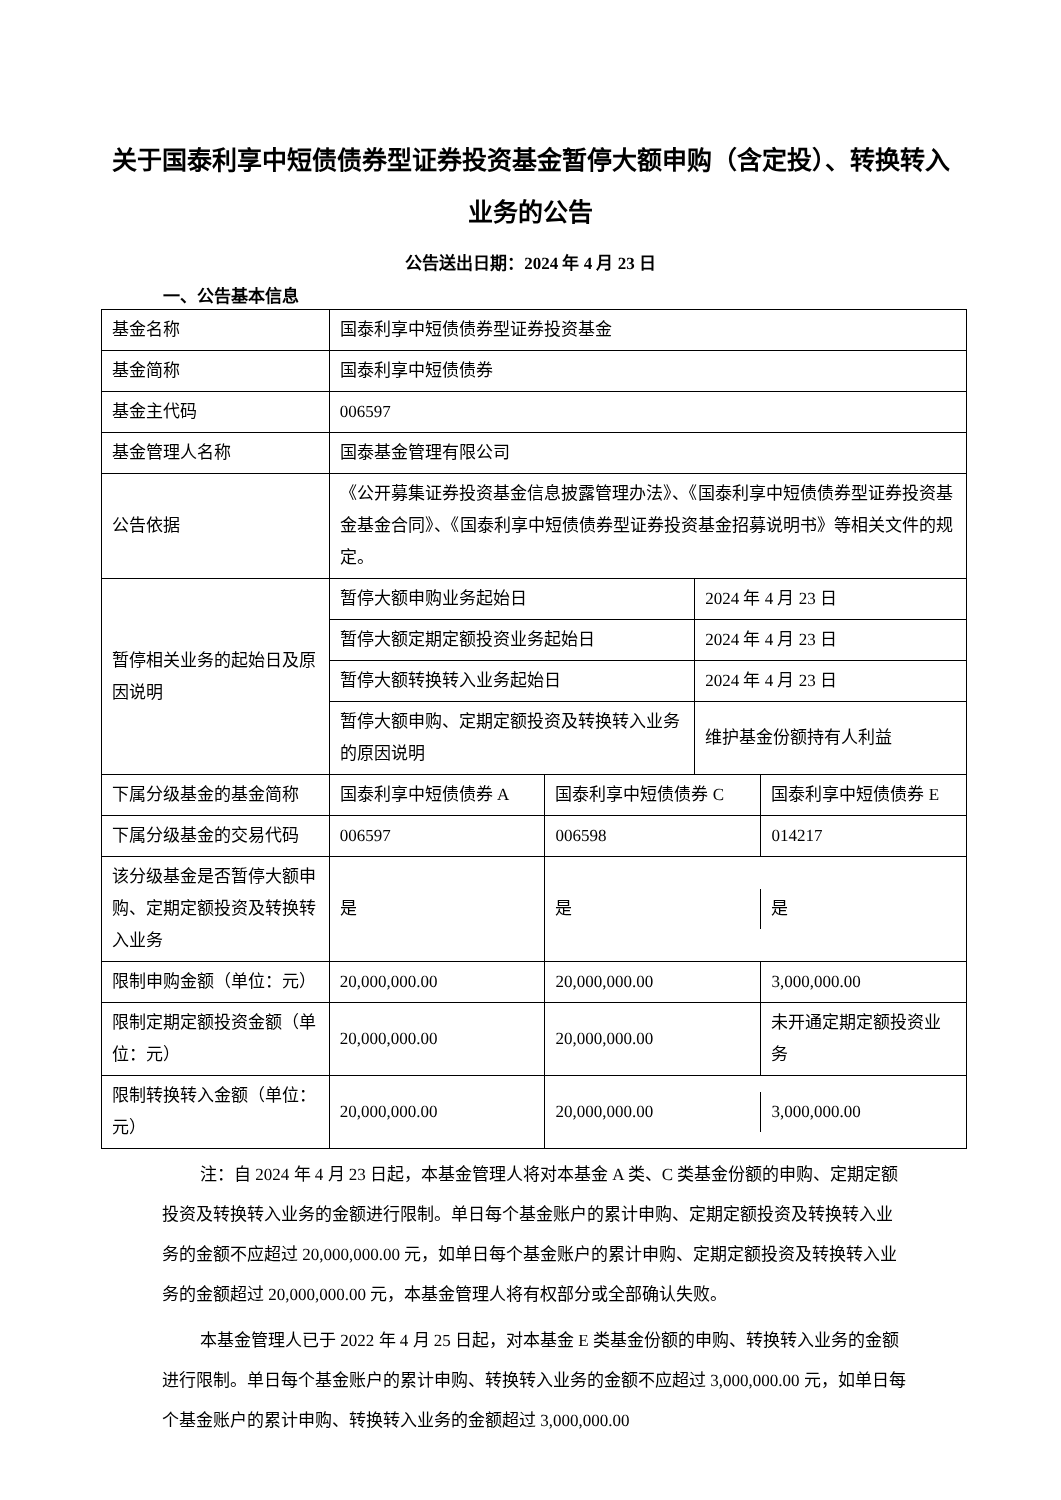关于国泰利享中短债债券型证券投资基金暂停大额申购（含定投）、转换转入业务的公告
公告送出日期：2024 年 4 月 23 日
一、公告基本信息
| 基金名称 | 国泰利享中短债债券型证券投资基金 | | |
| 基金简称 | 国泰利享中短债债券 | | |
| 基金主代码 | 006597 | | |
| 基金管理人名称 | 国泰基金管理有限公司 | | |
| 公告依据 | 《公开募集证券投资基金信息披露管理办法》、《国泰利享中短债债券型证券投资基金基金合同》、《国泰利享中短债债券型证券投资基金招募说明书》等相关文件的规定。 | | |
| 暂停相关业务的起始日及原因说明 | 暂停大额申购业务起始日 | | 2024 年 4 月 23 日 |
| | 暂停大额定期定额投资业务起始日 | | 2024 年 4 月 23 日 |
| | 暂停大额转换转入业务起始日 | | 2024 年 4 月 23 日 |
| | 暂停大额申购、定期定额投资及转换转入业务的原因说明 | | 维护基金份额持有人利益 |
| 下属分级基金的基金简称 | 国泰利享中短债债券 A | / 国泰利享中短债债券 C / 国泰利享中短债债券 E / | |
| 下属分级基金的交易代码 | 006597 | / 006598 / 014217 / | |
| 该分级基金是否暂停大额申购、定期定额投资及转换转入业务 | 是 | / 是 / 是 / | |
| 限制申购金额（单位：元） | 20,000,000.00 | / 20,000,000.00 / 3,000,000.00 / | |
| 限制定期定额投资金额（单位：元） | 20,000,000.00 | / 20,000,000.00 / 未开通定期定额投资业务 / | |
| 限制转换转入金额（单位：元） | 20,000,000.00 | / 20,000,000.00 / 3,000,000.00 / | |
注：自 2024 年 4 月 23 日起，本基金管理人将对本基金 A 类、C 类基金份额的申购、定期定额投资及转换转入业务的金额进行限制。单日每个基金账户的累计申购、定期定额投资及转换转入业务的金额不应超过 20,000,000.00 元，如单日每个基金账户的累计申购、定期定额投资及转换转入业务的金额超过 20,000,000.00 元，本基金管理人将有权部分或全部确认失败。
本基金管理人已于 2022 年 4 月 25 日起，对本基金 E 类基金份额的申购、转换转入业务的金额进行限制。单日每个基金账户的累计申购、转换转入业务的金额不应超过 3,000,000.00 元，如单日每个基金账户的累计申购、转换转入业务的金额超过 3,000,000.00